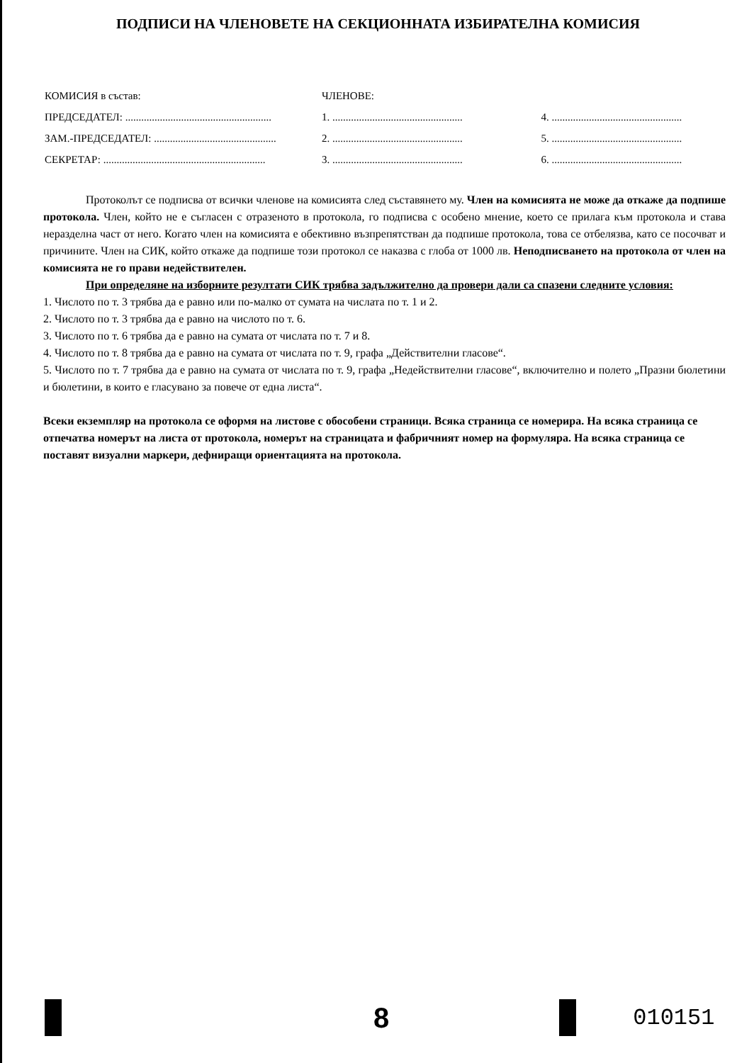ПОДПИСИ НА ЧЛЕНОВЕТЕ НА СЕКЦИОННАТА ИЗБИРАТЕЛНА КОМИСИЯ
КОМИСИЯ в състав:
ПРЕДСЕДАТЕЛ: .......................................................
ЗАМ.-ПРЕДСЕДАТЕЛ: ..............................................
СЕКРЕТАР: .............................................................
ЧЛЕНОВЕ:
1. .................................................
2. .................................................
3. .................................................
4. .................................................
5. .................................................
6. .................................................
Протоколът се подписва от всички членове на комисията след съставянето му. Член на комисията не може да откаже да подпише протокола. Член, който не е съгласен с отразеното в протокола, го подписва с особено мнение, което се прилага към протокола и става неразделна част от него. Когато член на комисията е обективно възпрепятстван да подпише протокола, това се отбелязва, като се посочват и причините. Член на СИК, който откаже да подпише този протокол се наказва с глоба от 1000 лв. Неподписването на протокола от член на комисията не го прави недействителен.
При определяне на изборните резултати СИК трябва задължително да провери дали са спазени следните условия:
1. Числото по т. 3 трябва да е равно или по-малко от сумата на числата по т. 1 и 2.
2. Числото по т. 3 трябва да е равно на числото по т. 6.
3. Числото по т. 6 трябва да е равно на сумата от числата по т. 7 и 8.
4. Числото по т. 8 трябва да е равно на сумата от числата по т. 9, графа „Действителни гласове“.
5. Числото по т. 7 трябва да е равно на сумата от числата по т. 9, графа „Недействителни гласове“, включително и полето „Празни бюлетини и бюлетини, в които е гласувано за повече от една листа“.
Всеки екземпляр на протокола се оформя на листове с обособени страници. Всяка страница се номерира. На всяка страница се отпечатва номерът на листа от протокола, номерът на страницата и фабричният номер на формуляра. На всяка страница се поставят визуални маркери, дефниращи ориентацията на протокола.
8
010151